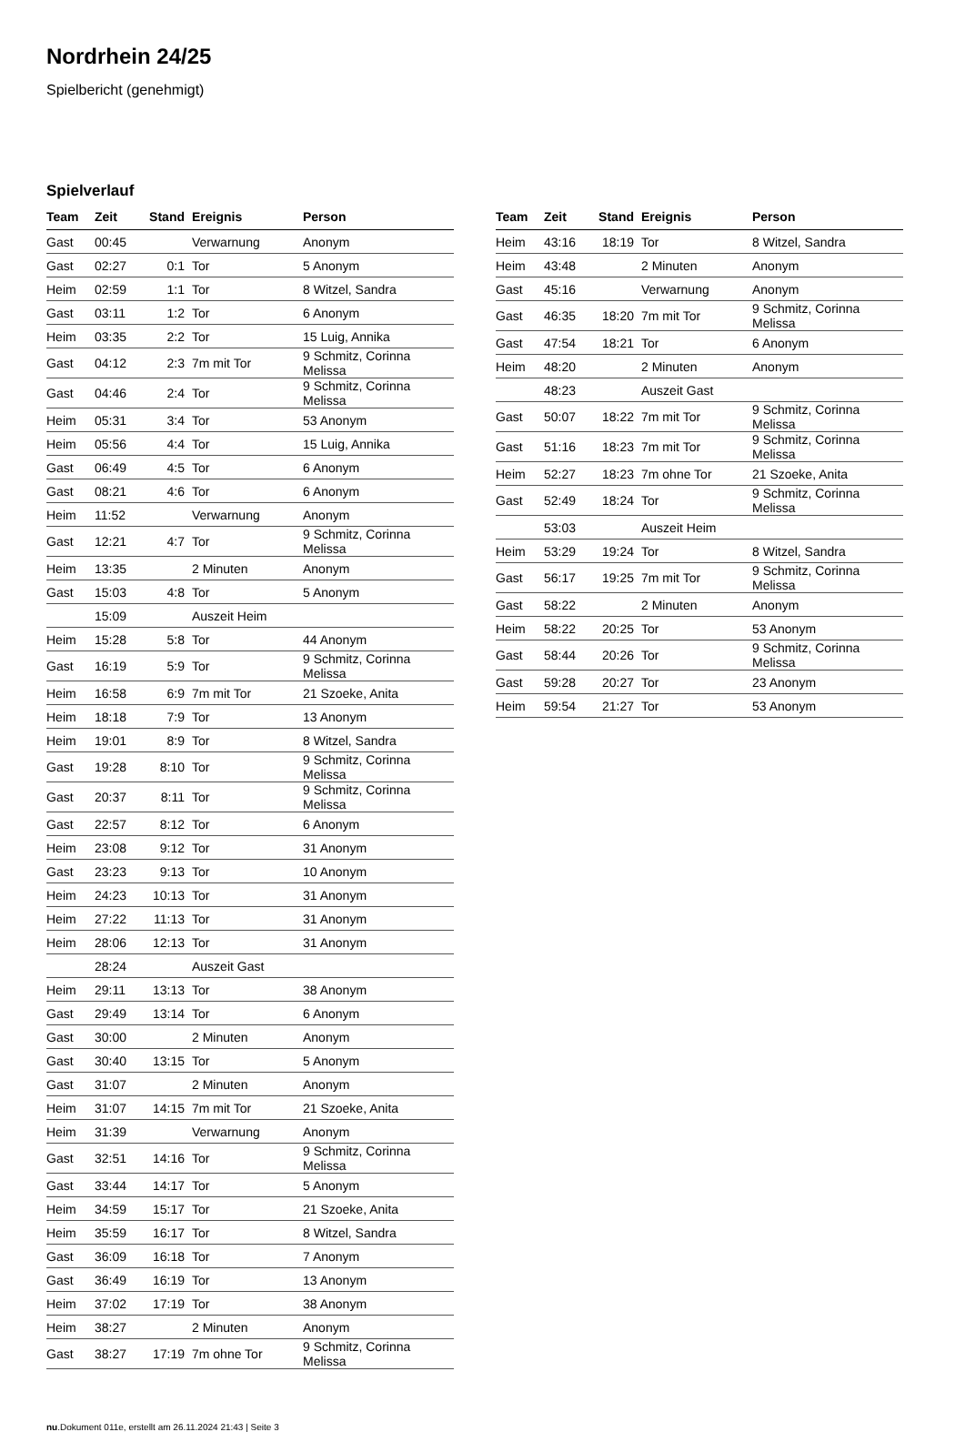Nordrhein 24/25
Spielbericht (genehmigt)
Spielverlauf
| Team | Zeit | Stand | Ereignis | Person |
| --- | --- | --- | --- | --- |
| Gast | 00:45 | | Verwarnung | Anonym |
| Gast | 02:27 | 0:1 | Tor | 5 Anonym |
| Heim | 02:59 | 1:1 | Tor | 8 Witzel, Sandra |
| Gast | 03:11 | 1:2 | Tor | 6 Anonym |
| Heim | 03:35 | 2:2 | Tor | 15 Luig, Annika |
| Gast | 04:12 | 2:3 | 7m mit Tor | 9 Schmitz, Corinna Melissa |
| Gast | 04:46 | 2:4 | Tor | 9 Schmitz, Corinna Melissa |
| Heim | 05:31 | 3:4 | Tor | 53 Anonym |
| Heim | 05:56 | 4:4 | Tor | 15 Luig, Annika |
| Gast | 06:49 | 4:5 | Tor | 6 Anonym |
| Gast | 08:21 | 4:6 | Tor | 6 Anonym |
| Heim | 11:52 | | Verwarnung | Anonym |
| Gast | 12:21 | 4:7 | Tor | 9 Schmitz, Corinna Melissa |
| Heim | 13:35 | | 2 Minuten | Anonym |
| Gast | 15:03 | 4:8 | Tor | 5 Anonym |
| | 15:09 | | Auszeit Heim | |
| Heim | 15:28 | 5:8 | Tor | 44 Anonym |
| Gast | 16:19 | 5:9 | Tor | 9 Schmitz, Corinna Melissa |
| Heim | 16:58 | 6:9 | 7m mit Tor | 21 Szoeke, Anita |
| Heim | 18:18 | 7:9 | Tor | 13 Anonym |
| Heim | 19:01 | 8:9 | Tor | 8 Witzel, Sandra |
| Gast | 19:28 | 8:10 | Tor | 9 Schmitz, Corinna Melissa |
| Gast | 20:37 | 8:11 | Tor | 9 Schmitz, Corinna Melissa |
| Gast | 22:57 | 8:12 | Tor | 6 Anonym |
| Heim | 23:08 | 9:12 | Tor | 31 Anonym |
| Gast | 23:23 | 9:13 | Tor | 10 Anonym |
| Heim | 24:23 | 10:13 | Tor | 31 Anonym |
| Heim | 27:22 | 11:13 | Tor | 31 Anonym |
| Heim | 28:06 | 12:13 | Tor | 31 Anonym |
| | 28:24 | | Auszeit Gast | |
| Heim | 29:11 | 13:13 | Tor | 38 Anonym |
| Gast | 29:49 | 13:14 | Tor | 6 Anonym |
| Gast | 30:00 | | 2 Minuten | Anonym |
| Gast | 30:40 | 13:15 | Tor | 5 Anonym |
| Gast | 31:07 | | 2 Minuten | Anonym |
| Heim | 31:07 | 14:15 | 7m mit Tor | 21 Szoeke, Anita |
| Heim | 31:39 | | Verwarnung | Anonym |
| Gast | 32:51 | 14:16 | Tor | 9 Schmitz, Corinna Melissa |
| Gast | 33:44 | 14:17 | Tor | 5 Anonym |
| Heim | 34:59 | 15:17 | Tor | 21 Szoeke, Anita |
| Heim | 35:59 | 16:17 | Tor | 8 Witzel, Sandra |
| Gast | 36:09 | 16:18 | Tor | 7 Anonym |
| Gast | 36:49 | 16:19 | Tor | 13 Anonym |
| Heim | 37:02 | 17:19 | Tor | 38 Anonym |
| Heim | 38:27 | | 2 Minuten | Anonym |
| Gast | 38:27 | 17:19 | 7m ohne Tor | 9 Schmitz, Corinna Melissa |
| Team | Zeit | Stand | Ereignis | Person |
| --- | --- | --- | --- | --- |
| Heim | 43:16 | 18:19 | Tor | 8 Witzel, Sandra |
| Heim | 43:48 | | 2 Minuten | Anonym |
| Gast | 45:16 | | Verwarnung | Anonym |
| Gast | 46:35 | 18:20 | 7m mit Tor | 9 Schmitz, Corinna Melissa |
| Gast | 47:54 | 18:21 | Tor | 6 Anonym |
| Heim | 48:20 | | 2 Minuten | Anonym |
| | 48:23 | | Auszeit Gast | |
| Gast | 50:07 | 18:22 | 7m mit Tor | 9 Schmitz, Corinna Melissa |
| Gast | 51:16 | 18:23 | 7m mit Tor | 9 Schmitz, Corinna Melissa |
| Heim | 52:27 | 18:23 | 7m ohne Tor | 21 Szoeke, Anita |
| Gast | 52:49 | 18:24 | Tor | 9 Schmitz, Corinna Melissa |
| | 53:03 | | Auszeit Heim | |
| Heim | 53:29 | 19:24 | Tor | 8 Witzel, Sandra |
| Gast | 56:17 | 19:25 | 7m mit Tor | 9 Schmitz, Corinna Melissa |
| Gast | 58:22 | | 2 Minuten | Anonym |
| Heim | 58:22 | 20:25 | Tor | 53 Anonym |
| Gast | 58:44 | 20:26 | Tor | 9 Schmitz, Corinna Melissa |
| Gast | 59:28 | 20:27 | Tor | 23 Anonym |
| Heim | 59:54 | 21:27 | Tor | 53 Anonym |
nu.Dokument 011e, erstellt am 26.11.2024 21:43 | Seite 3